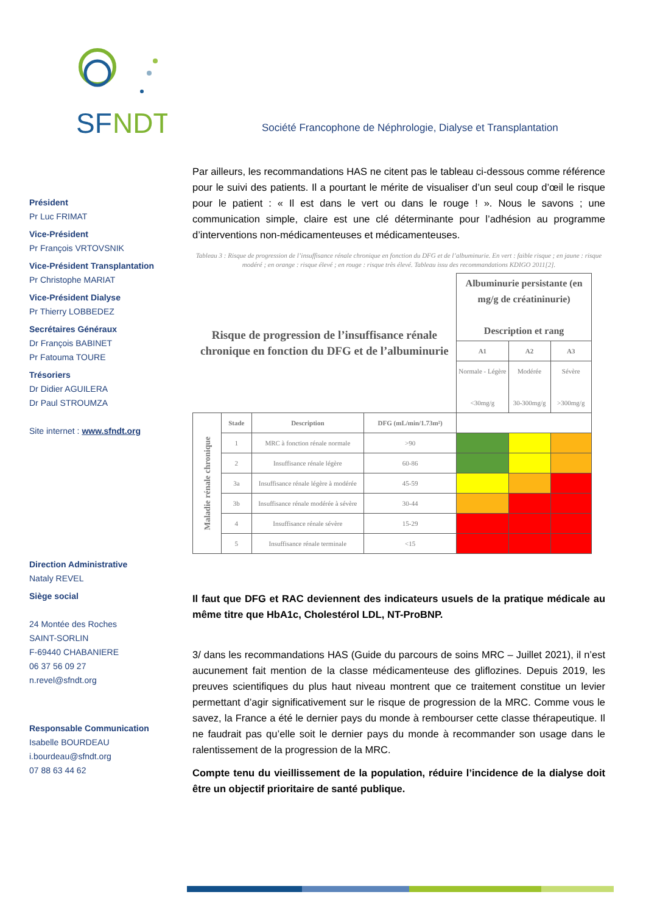SF
NDT
Société Francophone de Néphrologie, Dialyse et Transplantation
Président
Pr Luc FRIMAT
Vice-Président
Pr François VRTOVSNIK
Vice-Président Transplantation
Pr Christophe MARIAT
Vice-Président Dialyse
Pr Thierry LOBBEDEZ
Secrétaires Généraux
Dr François BABINET
Pr Fatouma TOURE
Trésoriers
Dr Didier AGUILERA
Dr Paul STROUMZA
Site internet : www.sfndt.org
Direction Administrative
Nataly REVEL
Siège social
24 Montée des Roches
SAINT-SORLIN
F-69440 CHABANIERE
06 37 56 09 27
n.revel@sfndt.org
Responsable Communication
Isabelle BOURDEAU
i.bourdeau@sfndt.org
07 88 63 44 62
Par ailleurs, les recommandations HAS ne citent pas le tableau ci-dessous comme référence pour le suivi des patients. Il a pourtant le mérite de visualiser d’un seul coup d’œil le risque pour le patient : « Il est dans le vert ou dans le rouge ! ». Nous le savons ; une communication simple, claire est une clé déterminante pour l’adhésion au programme d’interventions non-médicamenteuses et médicamenteuses.
Tableau 3 : Risque de progression de l’insuffisance rénale chronique en fonction du DFG et de l’albuminurie. En vert : faible risque ; en jaune : risque modéré ; en orange : risque élevé ; en rouge : risque très élevé. Tableau issu des recommandations KDIGO 2011[2].
| Risque de progression de l’insuffisance rénale chronique en fonction du DFG et de l’albuminurie | | | | Albuminurie persistante (en mg/g de créatininurie) Description et rang | | |
| | | | | A1 | A2 | A3 |
| | | | | Normale - Légère <30mg/g | Modérée 30-300mg/g | Sévère >300mg/g |
| Maladie rénale chronique | Stade | Description | DFG (mL/min/1.73m²) | | | |
| | 1 | MRC à fonction rénale normale | >90 | | | |
| | 2 | Insuffisance rénale légère | 60-86 | | | |
| | 3a | Insuffisance rénale légère à modérée | 45-59 | | | |
| | 3b | Insuffisance rénale modérée à sévère | 30-44 | | | |
| | 4 | Insuffisance rénale sévère | 15-29 | | | |
| | 5 | Insuffisance rénale terminale | <15 | | | |
Il faut que DFG et RAC deviennent des indicateurs usuels de la pratique médicale au même titre que HbA1c, Cholestérol LDL, NT-ProBNP.
3/ dans les recommandations HAS (Guide du parcours de soins MRC – Juillet 2021), il n’est aucunement fait mention de la classe médicamenteuse des gliflozines. Depuis 2019, les preuves scientifiques du plus haut niveau montrent que ce traitement constitue un levier permettant d’agir significativement sur le risque de progression de la MRC. Comme vous le savez, la France a été le dernier pays du monde à rembourser cette classe thérapeutique. Il ne faudrait pas qu’elle soit le dernier pays du monde à recommander son usage dans le ralentissement de la progression de la MRC.
Compte tenu du vieillissement de la population, réduire l’incidence de la dialyse doit être un objectif prioritaire de santé publique.